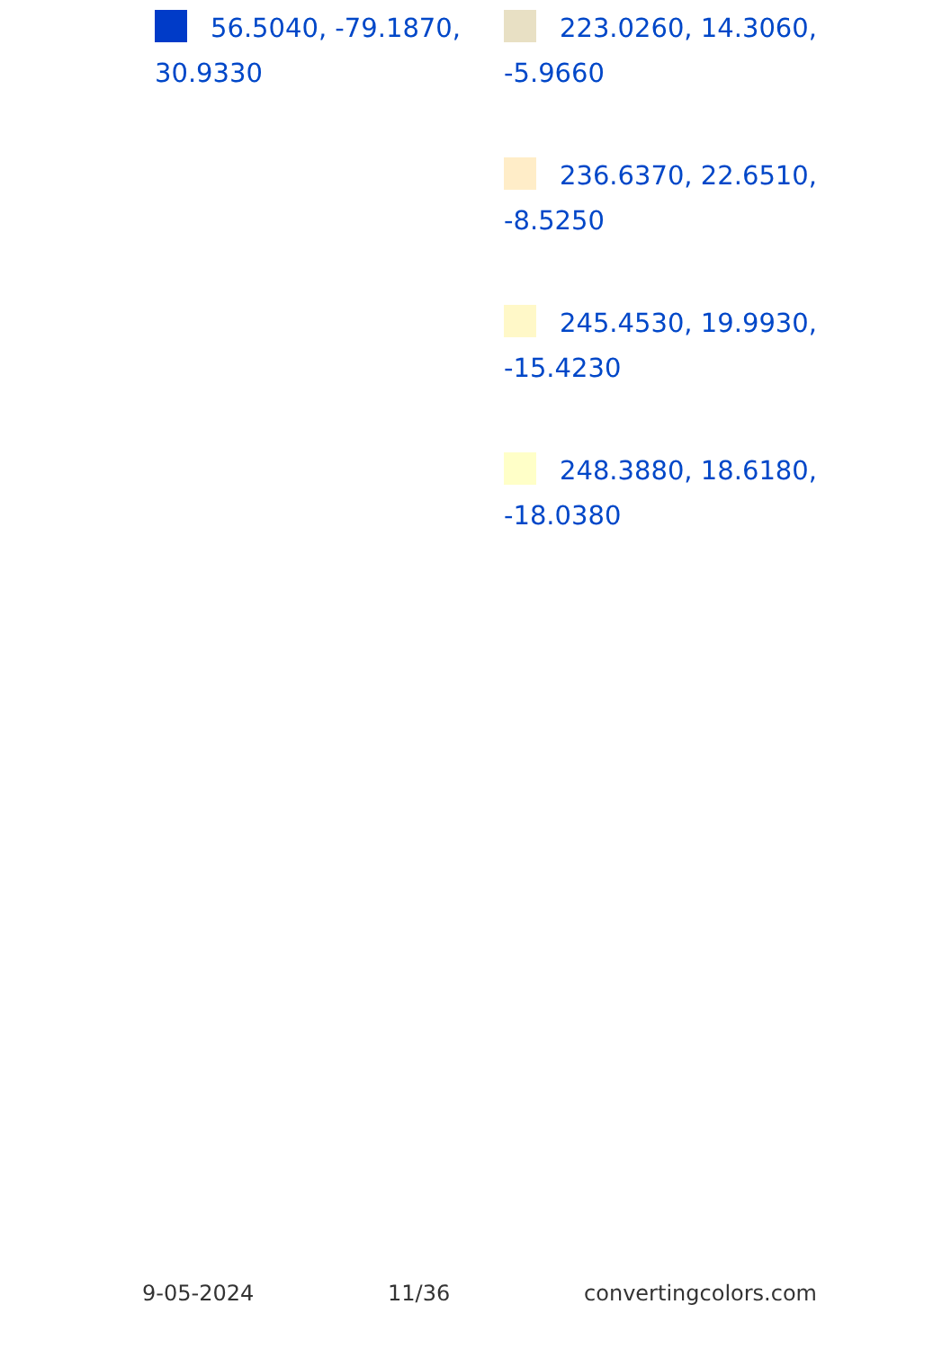56.5040, -79.1870, 30.9330
223.0260, 14.3060, -5.9660
236.6370, 22.6510, -8.5250
245.4530, 19.9930, -15.4230
248.3880, 18.6180, -18.0380
9-05-2024 11/36 convertingcolors.com